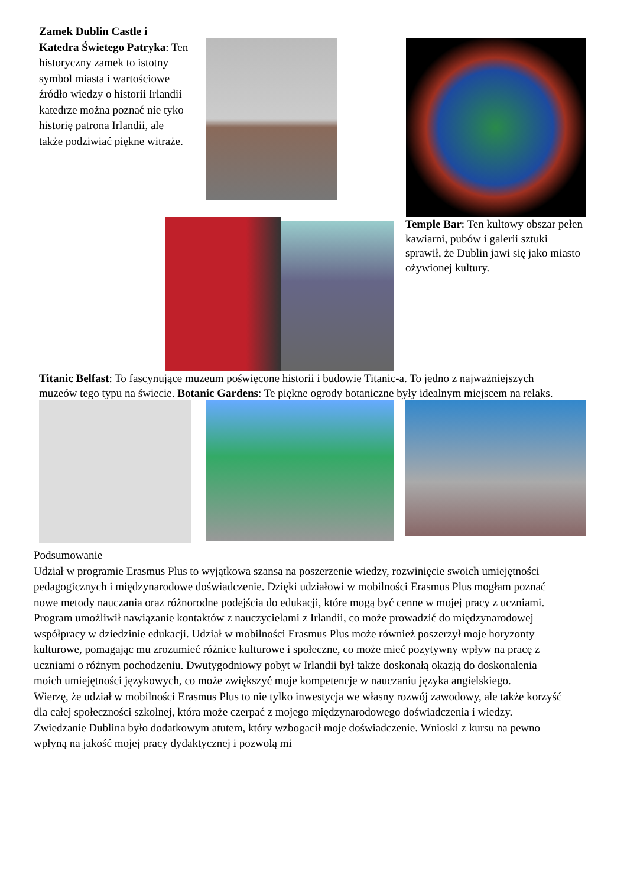Zamek Dublin Castle i Katedra Świetego Patryka: Ten historyczny zamek to istotny symbol miasta i wartościowe źródło wiedzy o historii Irlandii katedrze można poznać nie tyko historię patrona Irlandii, ale także podziwiać piękne witraże.
Temple Bar: Ten kultowy obszar pełen kawiarni, pubów i galerii sztuki sprawił, że Dublin jawi się jako miasto ożywionej kultury.
Titanic Belfast: To fascynujące muzeum poświęcone historii i budowie Titanic-a. To jedno z najważniejszych muzeów tego typu na świecie. Botanic Gardens: Te piękne ogrody botaniczne były idealnym miejscem na relaks.
Podsumowanie
Udział w programie Erasmus Plus to wyjątkowa szansa na poszerzenie wiedzy, rozwinięcie swoich umiejętności pedagogicznych i międzynarodowe doświadczenie. Dzięki udziałowi w mobilności Erasmus Plus mogłam poznać nowe metody nauczania oraz różnorodne podejścia do edukacji, które mogą być cenne w mojej pracy z uczniami. Program umożliwił nawiązanie kontaktów z nauczycielami z Irlandii, co może prowadzić do międzynarodowej współpracy w dziedzinie edukacji. Udział w mobilności Erasmus Plus może również poszerzył moje horyzonty kulturowe, pomagając mu zrozumieć różnice kulturowe i społeczne, co może mieć pozytywny wpływ na pracę z uczniami o różnym pochodzeniu. Dwutygodniowy pobyt w Irlandii był także doskonałą okazją do doskonalenia moich umiejętności językowych, co może zwiększyć moje kompetencje w nauczaniu języka angielskiego.
Wierzę, że udział w mobilności Erasmus Plus to nie tylko inwestycja we własny rozwój zawodowy, ale także korzyść dla całej społeczności szkolnej, która może czerpać z mojego międzynarodowego doświadczenia i wiedzy. Zwiedzanie Dublina było dodatkowym atutem, który wzbogacił moje doświadczenie. Wnioski z kursu na pewno wpłyną na jakość mojej pracy dydaktycznej i pozwolą mi